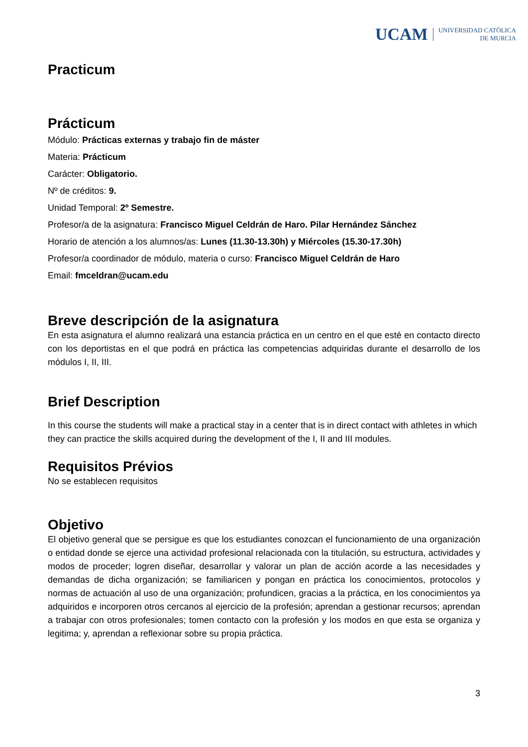UCAM UNIVERSIDAD CATÓLICA
DE MURCIA
Practicum
Prácticum
Módulo: Prácticas externas y trabajo fin de máster
Materia: Prácticum
Carácter: Obligatorio.
Nº de créditos: 9.
Unidad Temporal: 2º Semestre.
Profesor/a de la asignatura: Francisco Miguel Celdrán de Haro. Pilar Hernández Sánchez
Horario de atención a los alumnos/as: Lunes (11.30-13.30h) y Miércoles (15.30-17.30h)
Profesor/a coordinador de módulo, materia o curso: Francisco Miguel Celdrán de Haro
Email: fmceldran@ucam.edu
Breve descripción de la asignatura
En esta asignatura el alumno realizará una estancia práctica en un centro en el que esté en contacto directo con los deportistas en el que podrá en práctica las competencias adquiridas durante el desarrollo de los módulos I, II, III.
Brief Description
In this course the students will make a practical stay in a center that is in direct contact with athletes in which they can practice the skills acquired during the development of the I, II and III modules.
Requisitos Prévios
No se establecen requisitos
Objetivo
El objetivo general que se persigue es que los estudiantes conozcan el funcionamiento de una organización o entidad donde se ejerce una actividad profesional relacionada con la titulación, su estructura, actividades y modos de proceder; logren diseñar, desarrollar y valorar un plan de acción acorde a las necesidades y demandas de dicha organización; se familiaricen y pongan en práctica los conocimientos, protocolos y normas de actuación al uso de una organización; profundicen, gracias a la práctica, en los conocimientos ya adquiridos e incorporen otros cercanos al ejercicio de la profesión; aprendan a gestionar recursos; aprendan a trabajar con otros profesionales; tomen contacto con la profesión y los modos en que esta se organiza y legitima; y, aprendan a reflexionar sobre su propia práctica.
3